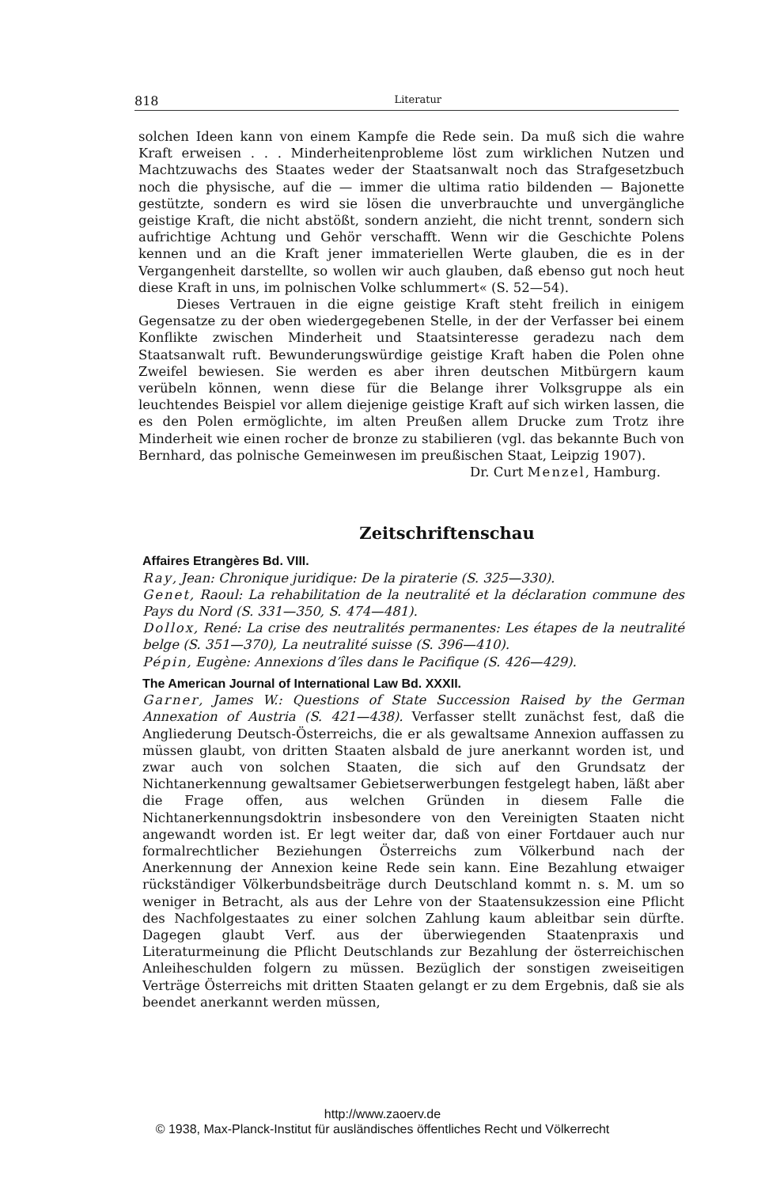818 Literatur
solchen Ideen kann von einem Kampfe die Rede sein. Da muß sich die wahre Kraft erweisen . . . Minderheitenprobleme löst zum wirklichen Nutzen und Machtzuwachs des Staates weder der Staatsanwalt noch das Strafgesetzbuch noch die physische, auf die — immer die ultima ratio bildenden — Bajonette gestützte, sondern es wird sie lösen die unverbrauchte und unvergängliche geistige Kraft, die nicht abstößt, sondern anzieht, die nicht trennt, sondern sich aufrichtige Achtung und Gehör verschafft. Wenn wir die Geschichte Polens kennen und an die Kraft jener immateriellen Werte glauben, die es in der Vergangenheit darstellte, so wollen wir auch glauben, daß ebenso gut noch heut diese Kraft in uns, im polnischen Volke schlummert« (S. 52—54).
Dieses Vertrauen in die eigne geistige Kraft steht freilich in einigem Gegensatze zu der oben wiedergegebenen Stelle, in der der Verfasser bei einem Konflikte zwischen Minderheit und Staatsinteresse geradezu nach dem Staatsanwalt ruft. Bewunderungswürdige geistige Kraft haben die Polen ohne Zweifel bewiesen. Sie werden es aber ihren deutschen Mitbürgern kaum verübeln können, wenn diese für die Belange ihrer Volksgruppe als ein leuchtendes Beispiel vor allem diejenige geistige Kraft auf sich wirken lassen, die es den Polen ermöglichte, im alten Preußen allem Drucke zum Trotz ihre Minderheit wie einen rocher de bronze zu stabilieren (vgl. das bekannte Buch von Bernhard, das polnische Gemeinwesen im preußischen Staat, Leipzig 1907).
Dr. Curt Menzel, Hamburg.
Zeitschriftenschau
Affaires Etrangères Bd. VIII.
Ray, Jean: Chronique juridique: De la piraterie (S. 325—330).
Genet, Raoul: La rehabilitation de la neutralité et la déclaration commune des Pays du Nord (S. 331—350, S. 474—481).
Dollox, René: La crise des neutralités permanentes: Les étapes de la neutralité belge (S. 351—370), La neutralité suisse (S. 396—410).
Pépin, Eugène: Annexions d’îles dans le Pacifique (S. 426—429).
The American Journal of International Law Bd. XXXII.
Garner, James W.: Questions of State Succession Raised by the German Annexation of Austria (S. 421—438). Verfasser stellt zunächst fest, daß die Angliederung Deutsch-Österreichs, die er als gewaltsame Annexion auffassen zu müssen glaubt, von dritten Staaten alsbald de jure anerkannt worden ist, und zwar auch von solchen Staaten, die sich auf den Grundsatz der Nichtanerkennung gewaltsamer Gebietserwerbungen festgelegt haben, läßt aber die Frage offen, aus welchen Gründen in diesem Falle die Nichtanerkennungsdoktrin insbesondere von den Vereinigten Staaten nicht angewandt worden ist. Er legt weiter dar, daß von einer Fortdauer auch nur formalrechtlicher Beziehungen Österreichs zum Völkerbund nach der Anerkennung der Annexion keine Rede sein kann. Eine Bezahlung etwaiger rückständiger Völkerbundsbeiträge durch Deutschland kommt n. s. M. um so weniger in Betracht, als aus der Lehre von der Staatensukzession eine Pflicht des Nachfolgestaates zu einer solchen Zahlung kaum ableitbar sein dürfte. Dagegen glaubt Verf. aus der überwiegenden Staatenpraxis und Literaturmeinung die Pflicht Deutschlands zur Bezahlung der österreichischen Anleiheschulden folgern zu müssen. Bezüglich der sonstigen zweiseitigen Verträge Österreichs mit dritten Staaten gelangt er zu dem Ergebnis, daß sie als beendet anerkannt werden müssen,
http://www.zaoerv.de
© 1938, Max-Planck-Institut für ausländisches öffentliches Recht und Völkerrecht